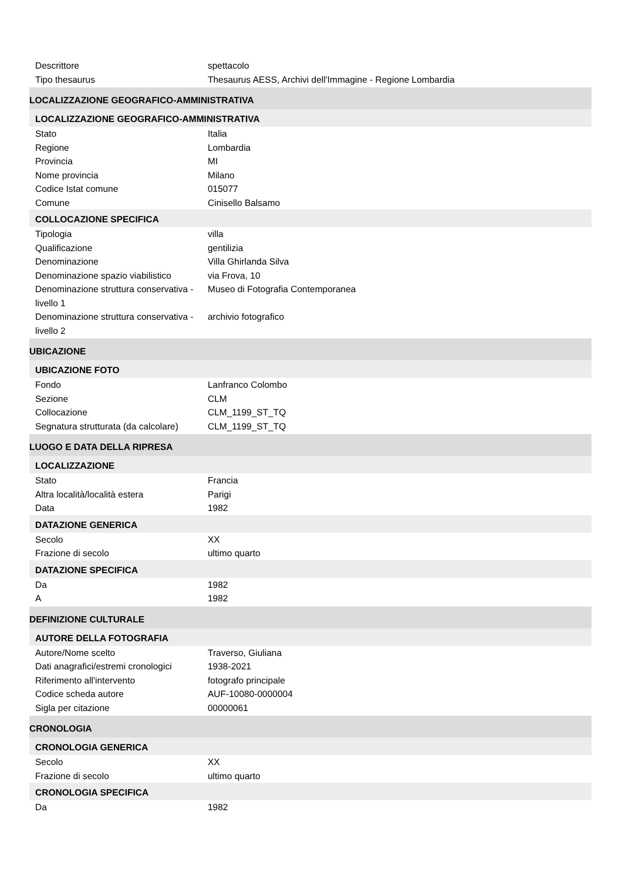| Descrittore | spettacolo |
| Tipo thesaurus | Thesaurus AESS, Archivi dell'Immagine - Regione Lombardia |
LOCALIZZAZIONE GEOGRAFICO-AMMINISTRATIVA
LOCALIZZAZIONE GEOGRAFICO-AMMINISTRATIVA
| Stato | Italia |
| Regione | Lombardia |
| Provincia | MI |
| Nome provincia | Milano |
| Codice Istat comune | 015077 |
| Comune | Cinisello Balsamo |
COLLOCAZIONE SPECIFICA
| Tipologia | villa |
| Qualificazione | gentilizia |
| Denominazione | Villa Ghirlanda Silva |
| Denominazione spazio viabilistico | via Frova, 10 |
| Denominazione struttura conservativa - livello 1 | Museo di Fotografia Contemporanea |
| Denominazione struttura conservativa - livello 2 | archivio fotografico |
UBICAZIONE
UBICAZIONE FOTO
| Fondo | Lanfranco Colombo |
| Sezione | CLM |
| Collocazione | CLM_1199_ST_TQ |
| Segnatura strutturata (da calcolare) | CLM_1199_ST_TQ |
LUOGO E DATA DELLA RIPRESA
LOCALIZZAZIONE
| Stato | Francia |
| Altra località/località estera | Parigi |
| Data | 1982 |
DATAZIONE GENERICA
| Secolo | XX |
| Frazione di secolo | ultimo quarto |
DATAZIONE SPECIFICA
| Da | 1982 |
| A | 1982 |
DEFINIZIONE CULTURALE
AUTORE DELLA FOTOGRAFIA
| Autore/Nome scelto | Traverso, Giuliana |
| Dati anagrafici/estremi cronologici | 1938-2021 |
| Riferimento all'intervento | fotografo principale |
| Codice scheda autore | AUF-10080-0000004 |
| Sigla per citazione | 00000061 |
CRONOLOGIA
CRONOLOGIA GENERICA
| Secolo | XX |
| Frazione di secolo | ultimo quarto |
CRONOLOGIA SPECIFICA
| Da | 1982 |